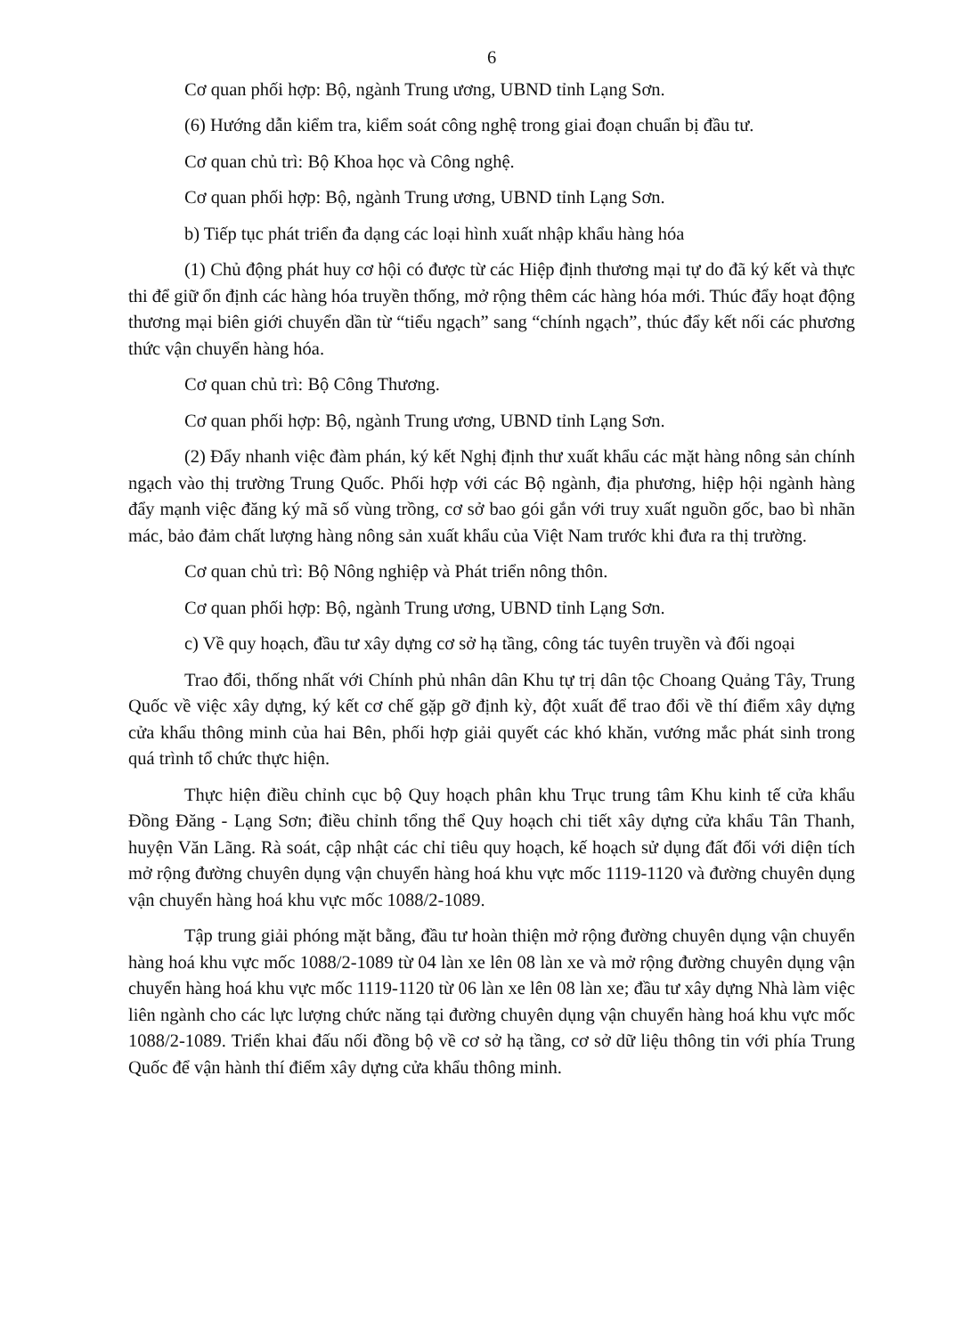6
Cơ quan phối hợp: Bộ, ngành Trung ương, UBND tỉnh Lạng Sơn.
(6) Hướng dẫn kiểm tra, kiểm soát công nghệ trong giai đoạn chuẩn bị đầu tư.
Cơ quan chủ trì: Bộ Khoa học và Công nghệ.
Cơ quan phối hợp: Bộ, ngành Trung ương, UBND tỉnh Lạng Sơn.
b) Tiếp tục phát triển đa dạng các loại hình xuất nhập khẩu hàng hóa
(1) Chủ động phát huy cơ hội có được từ các Hiệp định thương mại tự do đã ký kết và thực thi để giữ ổn định các hàng hóa truyền thống, mở rộng thêm các hàng hóa mới. Thúc đẩy hoạt động thương mại biên giới chuyển dần từ “tiểu ngạch” sang “chính ngạch”, thúc đẩy kết nối các phương thức vận chuyển hàng hóa.
Cơ quan chủ trì: Bộ Công Thương.
Cơ quan phối hợp: Bộ, ngành Trung ương, UBND tỉnh Lạng Sơn.
(2) Đẩy nhanh việc đàm phán, ký kết Nghị định thư xuất khẩu các mặt hàng nông sản chính ngạch vào thị trường Trung Quốc. Phối hợp với các Bộ ngành, địa phương, hiệp hội ngành hàng đẩy mạnh việc đăng ký mã số vùng trồng, cơ sở bao gói gắn với truy xuất nguồn gốc, bao bì nhãn mác, bảo đảm chất lượng hàng nông sản xuất khẩu của Việt Nam trước khi đưa ra thị trường.
Cơ quan chủ trì: Bộ Nông nghiệp và Phát triển nông thôn.
Cơ quan phối hợp: Bộ, ngành Trung ương, UBND tỉnh Lạng Sơn.
c) Về quy hoạch, đầu tư xây dựng cơ sở hạ tầng, công tác tuyên truyền và đối ngoại
Trao đổi, thống nhất với Chính phủ nhân dân Khu tự trị dân tộc Choang Quảng Tây, Trung Quốc về việc xây dựng, ký kết cơ chế gặp gỡ định kỳ, đột xuất để trao đổi về thí điểm xây dựng cửa khẩu thông minh của hai Bên, phối hợp giải quyết các khó khăn, vướng mắc phát sinh trong quá trình tổ chức thực hiện.
Thực hiện điều chỉnh cục bộ Quy hoạch phân khu Trục trung tâm Khu kinh tế cửa khẩu Đồng Đăng - Lạng Sơn; điều chỉnh tổng thể Quy hoạch chi tiết xây dựng cửa khẩu Tân Thanh, huyện Văn Lãng. Rà soát, cập nhật các chỉ tiêu quy hoạch, kế hoạch sử dụng đất đối với diện tích mở rộng đường chuyên dụng vận chuyển hàng hoá khu vực mốc 1119-1120 và đường chuyên dụng vận chuyển hàng hoá khu vực mốc 1088/2-1089.
Tập trung giải phóng mặt bằng, đầu tư hoàn thiện mở rộng đường chuyên dụng vận chuyển hàng hoá khu vực mốc 1088/2-1089 từ 04 làn xe lên 08 làn xe và mở rộng đường chuyên dụng vận chuyển hàng hoá khu vực mốc 1119-1120 từ 06 làn xe lên 08 làn xe; đầu tư xây dựng Nhà làm việc liên ngành cho các lực lượng chức năng tại đường chuyên dụng vận chuyển hàng hoá khu vực mốc 1088/2-1089. Triển khai đấu nối đồng bộ về cơ sở hạ tầng, cơ sở dữ liệu thông tin với phía Trung Quốc để vận hành thí điểm xây dựng cửa khẩu thông minh.